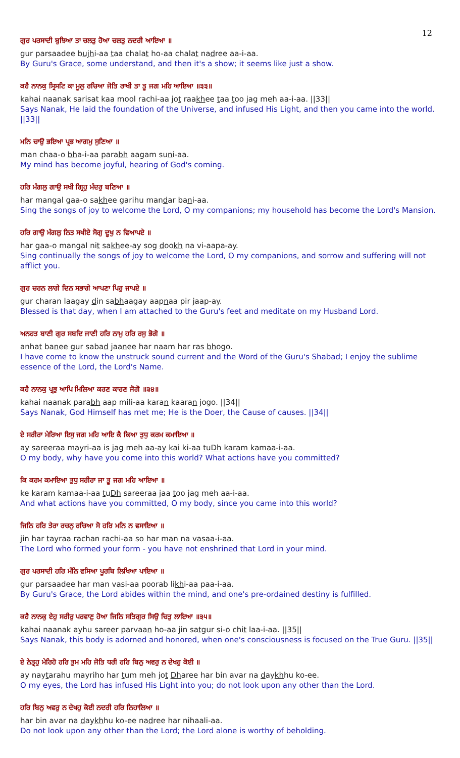12
ਗੁਰ ਪਰਸਾਦੀ ਬੁਝਿਆ ਤਾ ਚਲਤੁ ਹੋਆ ਚਲਤੁ ਨਦਰੀ ਆਇਆ ॥
gur parsaadee bujhi-aa taa chalat ho-aa chalat nadree aa-i-aa.
By Guru's Grace, some understand, and then it's a show; it seems like just a show.
ਕਹੈ ਨਾਨਕੁ ਸ੍ਰਿਸਟਿ ਕਾ ਮੂਲੁ ਰਚਿਆ ਜੋਤਿ ਰਾਖੀ ਤਾ ਤੂ ਜਗ ਮਹਿ ਆਇਆ ॥੩੩॥
kahai naanak sarisat kaa mool rachi-aa jot raakhee taa too jag meh aa-i-aa. ||33||
Says Nanak, He laid the foundation of the Universe, and infused His Light, and then you came into the world. ||33||
ਮਨਿ ਚਾਉ ਭਇਆ ਪ੍ਰਭ ਆਗਮੁ ਸੁਣਿਆ ॥
man chaa-o bha-i-aa parabh aagam suni-aa.
My mind has become joyful, hearing of God's coming.
ਹਰਿ ਮੰਗਲੁ ਗਾਉ ਸਖੀ ਗ੍ਰਿਹੁ ਮੰਦਰੁ ਬਣਿਆ ॥
har mangal gaa-o sakhee garihu mandar bani-aa.
Sing the songs of joy to welcome the Lord, O my companions; my household has become the Lord's Mansion.
ਹਰਿ ਗਾਉ ਮੰਗਲੁ ਨਿਤ ਸਖੀਏ ਸੋਗੁ ਦੂਖੁ ਨ ਵਿਆਪਏ ॥
har gaa-o mangal nit sakhee-ay sog dookh na vi-aapa-ay.
Sing continually the songs of joy to welcome the Lord, O my companions, and sorrow and suffering will not afflict you.
ਗੁਰ ਚਰਨ ਲਾਗੇ ਦਿਨ ਸਭਾਗੇ ਆਪਣਾ ਪਿਰੁ ਜਾਪਏ ॥
gur charan laagay din sabhaagay aapnaa pir jaap-ay.
Blessed is that day, when I am attached to the Guru's feet and meditate on my Husband Lord.
ਅਨਹਤ ਬਾਣੀ ਗੁਰ ਸਬਦਿ ਜਾਣੀ ਹਰਿ ਨਾਮੁ ਹਰਿ ਰਸੁ ਭੋਗੋ ॥
anhat banee gur sabad jaanee har naam har ras bhogo.
I have come to know the unstruck sound current and the Word of the Guru's Shabad; I enjoy the sublime essence of the Lord, the Lord's Name.
ਕਹੈ ਨਾਨਕੁ ਪ੍ਰਭੁ ਆਪਿ ਮਿਲਿਆ ਕਰਣ ਕਾਰਣ ਜੋਗੋ ॥੩੪॥
kahai naanak parabh aap mili-aa karan kaaran jogo. ||34||
Says Nanak, God Himself has met me; He is the Doer, the Cause of causes. ||34||
ਏ ਸਰੀਰਾ ਮੇਰਿਆ ਇਸੁ ਜਗ ਮਹਿ ਆਇ ਕੈ ਕਿਆ ਤੁਧੁ ਕਰਮ ਕਮਾਇਆ ॥
ay sareeraa mayri-aa is jag meh aa-ay kai ki-aa tuDh karam kamaa-i-aa.
O my body, why have you come into this world? What actions have you committed?
ਕਿ ਕਰਮ ਕਮਾਇਆ ਤੁਧੁ ਸਰੀਰਾ ਜਾ ਤੂ ਜਗ ਮਹਿ ਆਇਆ ॥
ke karam kamaa-i-aa tuDh sareeraa jaa too jag meh aa-i-aa.
And what actions have you committed, O my body, since you came into this world?
ਜਿਨਿ ਹਰਿ ਤੇਰਾ ਰਚਨੁ ਰਚਿਆ ਸੋ ਹਰਿ ਮਨਿ ਨ ਵਸਾਇਆ ॥
jin har tayraa rachan rachi-aa so har man na vasaa-i-aa.
The Lord who formed your form - you have not enshrined that Lord in your mind.
ਗੁਰ ਪਰਸਾਦੀ ਹਰਿ ਮੰਨਿ ਵਸਿਆ ਪੂਰਬਿ ਲਿਖਿਆ ਪਾਇਆ ॥
gur parsaadee har man vasi-aa poorab likhi-aa paa-i-aa.
By Guru's Grace, the Lord abides within the mind, and one's pre-ordained destiny is fulfilled.
ਕਹੈ ਨਾਨਕੁ ਏਹੁ ਸਰੀਰੁ ਪਰਵਾਣੁ ਹੋਆ ਜਿਨਿ ਸਤਿਗੁਰ ਸਿਉ ਚਿਤੁ ਲਾਇਆ ॥੩੫॥
kahai naanak ayhu sareer parvaan ho-aa jin satgur si-o chit laa-i-aa. ||35||
Says Nanak, this body is adorned and honored, when one's consciousness is focused on the True Guru. ||35||
ਏ ਨੇਤ੍ਰਹੁ ਮੇਰਿਹੋ ਹਰਿ ਤੁਮ ਮਹਿ ਜੋਤਿ ਧਰੀ ਹਰਿ ਬਿਨੁ ਅਵਰੁ ਨ ਦੇਖਹੁ ਕੋਈ ॥
ay naytarahu mayriho har tum meh jot Dharee har bin avar na daykhhu ko-ee.
O my eyes, the Lord has infused His Light into you; do not look upon any other than the Lord.
ਹਰਿ ਬਿਨੁ ਅਵਰੁ ਨ ਦੇਖਹੁ ਕੋਈ ਨਦਰੀ ਹਰਿ ਨਿਹਾਲਿਆ ॥
har bin avar na daykhhu ko-ee nadree har nihaali-aa.
Do not look upon any other than the Lord; the Lord alone is worthy of beholding.